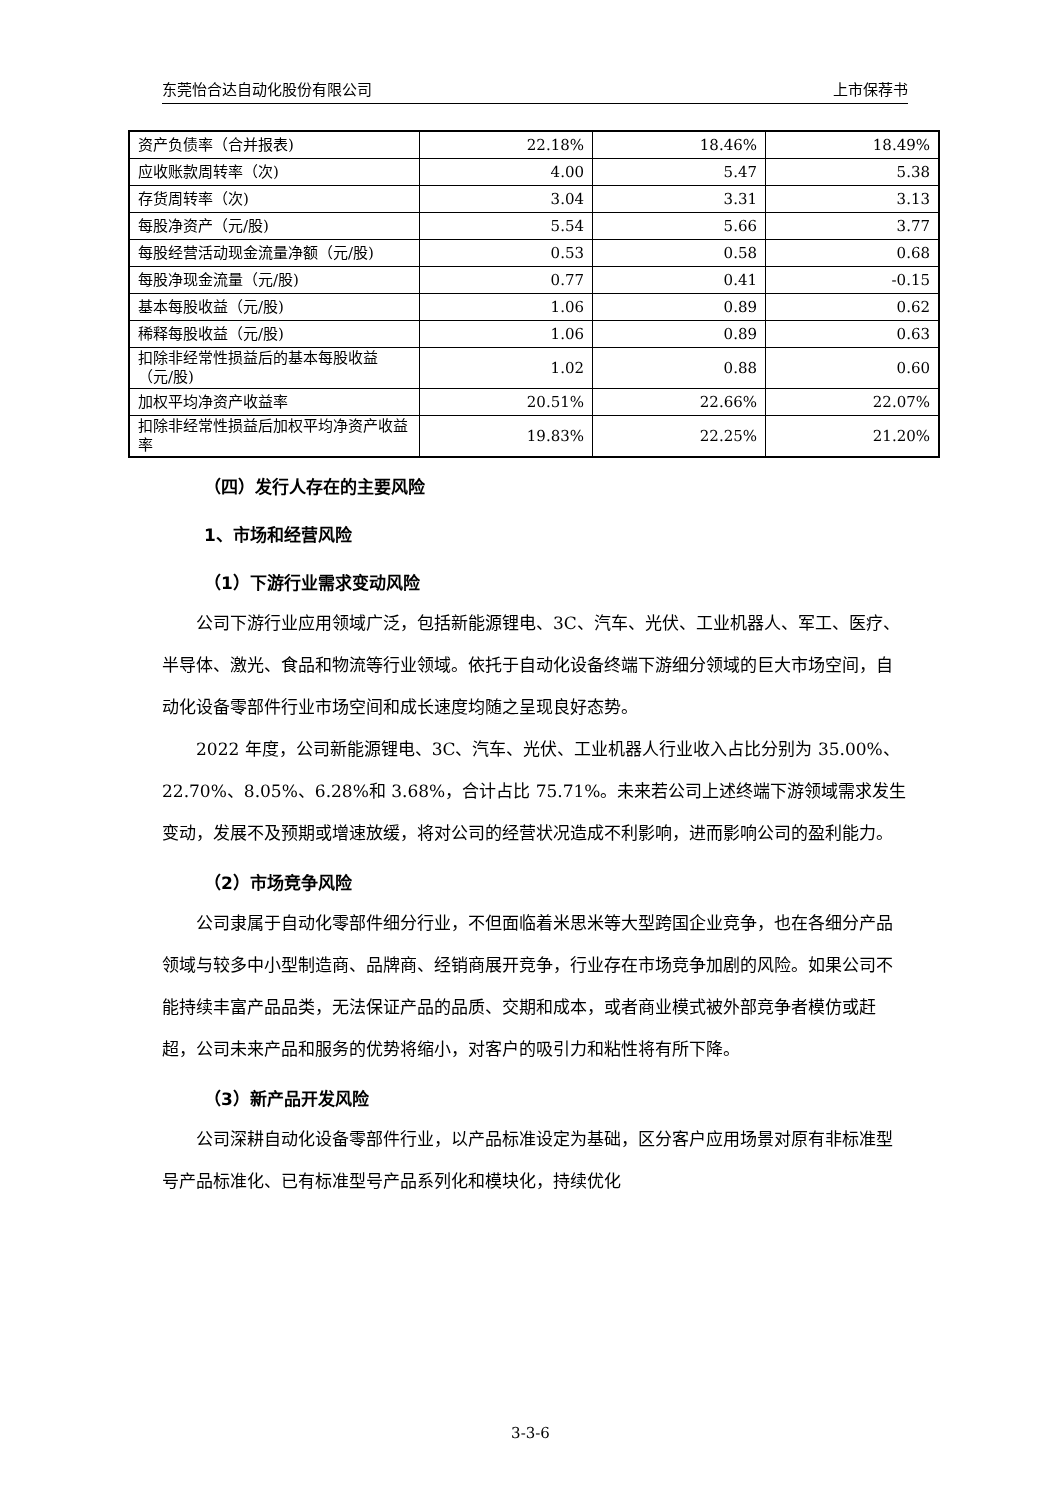东莞怡合达自动化股份有限公司 上市保荐书
| 资产负债率（合并报表) | 22.18% | 18.46% | 18.49% |
| 应收账款周转率（次) | 4.00 | 5.47 | 5.38 |
| 存货周转率（次) | 3.04 | 3.31 | 3.13 |
| 每股净资产（元/股) | 5.54 | 5.66 | 3.77 |
| 每股经营活动现金流量净额（元/股) | 0.53 | 0.58 | 0.68 |
| 每股净现金流量（元/股) | 0.77 | 0.41 | -0.15 |
| 基本每股收益（元/股) | 1.06 | 0.89 | 0.62 |
| 稀释每股收益（元/股) | 1.06 | 0.89 | 0.63 |
| 扣除非经常性损益后的基本每股收益（元/股) | 1.02 | 0.88 | 0.60 |
| 加权平均净资产收益率 | 20.51% | 22.66% | 22.07% |
| 扣除非经常性损益后加权平均净资产收益率 | 19.83% | 22.25% | 21.20% |
（四）发行人存在的主要风险
1、市场和经营风险
（1）下游行业需求变动风险
公司下游行业应用领域广泛，包括新能源锂电、3C、汽车、光伏、工业机器人、军工、医疗、半导体、激光、食品和物流等行业领域。依托于自动化设备终端下游细分领域的巨大市场空间，自动化设备零部件行业市场空间和成长速度均随之呈现良好态势。
2022 年度，公司新能源锂电、3C、汽车、光伏、工业机器人行业收入占比分别为 35.00%、22.70%、8.05%、6.28%和 3.68%，合计占比 75.71%。未来若公司上述终端下游领域需求发生变动，发展不及预期或增速放缓，将对公司的经营状况造成不利影响，进而影响公司的盈利能力。
（2）市场竞争风险
公司隶属于自动化零部件细分行业，不但面临着米思米等大型跨国企业竞争，也在各细分产品领域与较多中小型制造商、品牌商、经销商展开竞争，行业存在市场竞争加剧的风险。如果公司不能持续丰富产品品类，无法保证产品的品质、交期和成本，或者商业模式被外部竞争者模仿或赶超，公司未来产品和服务的优势将缩小，对客户的吸引力和粘性将有所下降。
（3）新产品开发风险
公司深耕自动化设备零部件行业，以产品标准设定为基础，区分客户应用场景对原有非标准型号产品标准化、已有标准型号产品系列化和模块化，持续优化
3-3-6